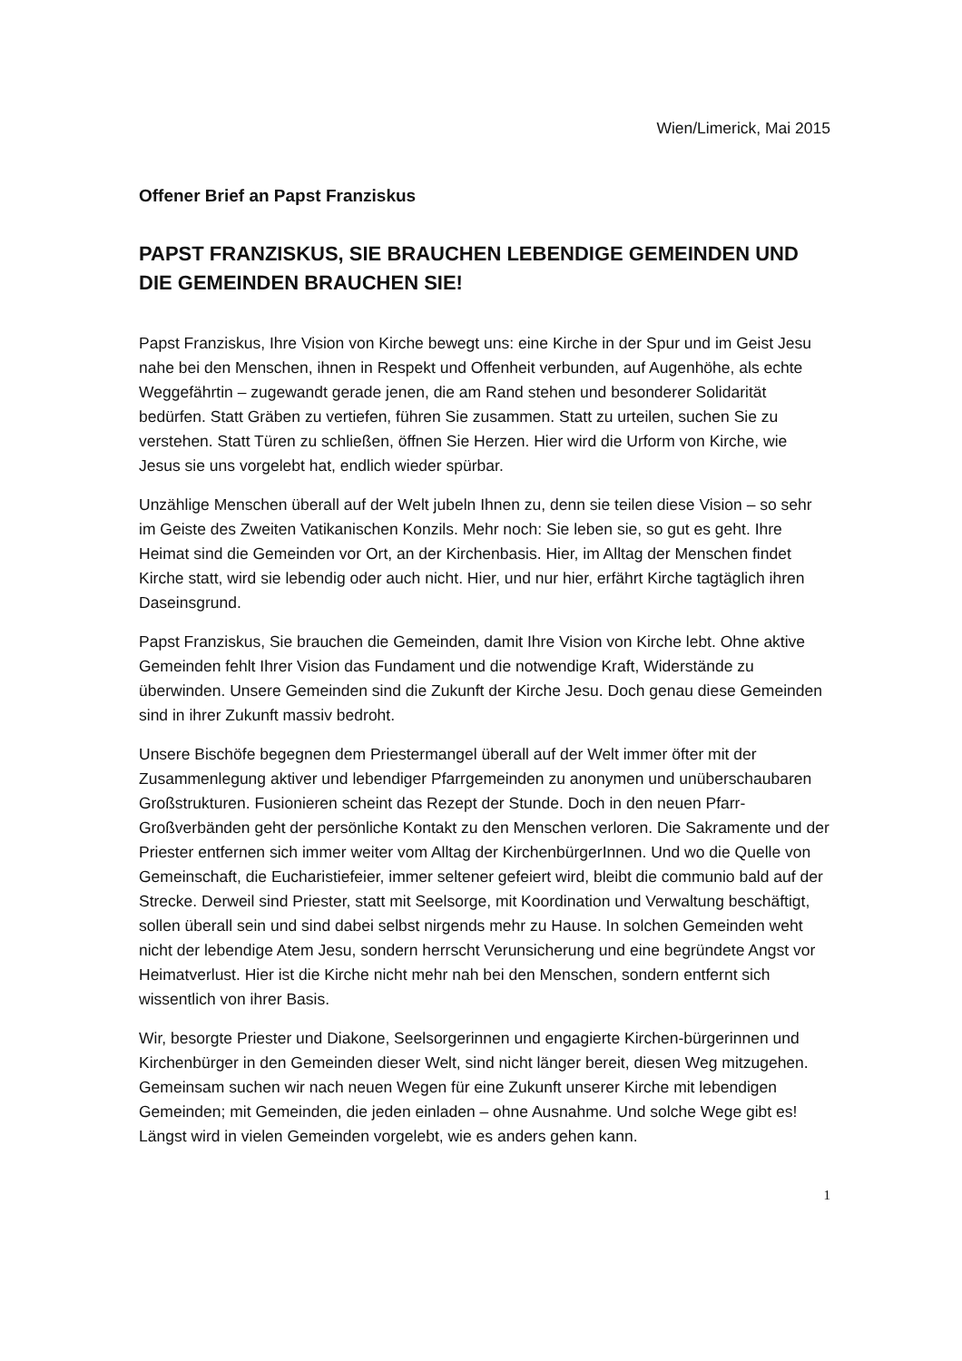Wien/Limerick, Mai 2015
Offener Brief an Papst Franziskus
PAPST FRANZISKUS, SIE BRAUCHEN LEBENDIGE GEMEINDEN UND DIE GEMEINDEN BRAUCHEN SIE!
Papst Franziskus, Ihre Vision von Kirche bewegt uns: eine Kirche in der Spur und im Geist Jesu nahe bei den Menschen, ihnen in Respekt und Offenheit verbunden, auf Augenhöhe, als echte Weggefährtin – zugewandt gerade jenen, die am Rand stehen und besonderer Solidarität bedürfen. Statt Gräben zu vertiefen, führen Sie zusammen. Statt zu urteilen, suchen Sie zu verstehen. Statt Türen zu schließen, öffnen Sie Herzen. Hier wird die Urform von Kirche, wie Jesus sie uns vorgelebt hat, endlich wieder spürbar.
Unzählige Menschen überall auf der Welt jubeln Ihnen zu, denn sie teilen diese Vision – so sehr im Geiste des Zweiten Vatikanischen Konzils. Mehr noch: Sie leben sie, so gut es geht. Ihre Heimat sind die Gemeinden vor Ort, an der Kirchenbasis. Hier, im Alltag der Menschen findet Kirche statt, wird sie lebendig oder auch nicht. Hier, und nur hier, erfährt Kirche tagtäglich ihren Daseinsgrund.
Papst Franziskus, Sie brauchen die Gemeinden, damit Ihre Vision von Kirche lebt. Ohne aktive Gemeinden fehlt Ihrer Vision das Fundament und die notwendige Kraft, Widerstände zu überwinden. Unsere Gemeinden sind die Zukunft der Kirche Jesu. Doch genau diese Gemeinden sind in ihrer Zukunft massiv bedroht.
Unsere Bischöfe begegnen dem Priestermangel überall auf der Welt immer öfter mit der Zusammenlegung aktiver und lebendiger Pfarrgemeinden zu anonymen und unüberschaubaren Großstrukturen. Fusionieren scheint das Rezept der Stunde. Doch in den neuen Pfarr-Großverbänden geht der persönliche Kontakt zu den Menschen verloren. Die Sakramente und der Priester entfernen sich immer weiter vom Alltag der KirchenbürgerInnen. Und wo die Quelle von Gemeinschaft, die Eucharistiefeier, immer seltener gefeiert wird, bleibt die communio bald auf der Strecke. Derweil sind Priester, statt mit Seelsorge, mit Koordination und Verwaltung beschäftigt, sollen überall sein und sind dabei selbst nirgends mehr zu Hause. In solchen Gemeinden weht nicht der lebendige Atem Jesu, sondern herrscht Verunsicherung und eine begründete Angst vor Heimatverlust. Hier ist die Kirche nicht mehr nah bei den Menschen, sondern entfernt sich wissentlich von ihrer Basis.
Wir, besorgte Priester und Diakone, Seelsorgerinnen und engagierte Kirchen-bürgerinnen und Kirchenbürger in den Gemeinden dieser Welt, sind nicht länger bereit, diesen Weg mitzugehen. Gemeinsam suchen wir nach neuen Wegen für eine Zukunft unserer Kirche mit lebendigen Gemeinden; mit Gemeinden, die jeden einladen – ohne Ausnahme. Und solche Wege gibt es! Längst wird in vielen Gemeinden vorgelebt, wie es anders gehen kann.
1